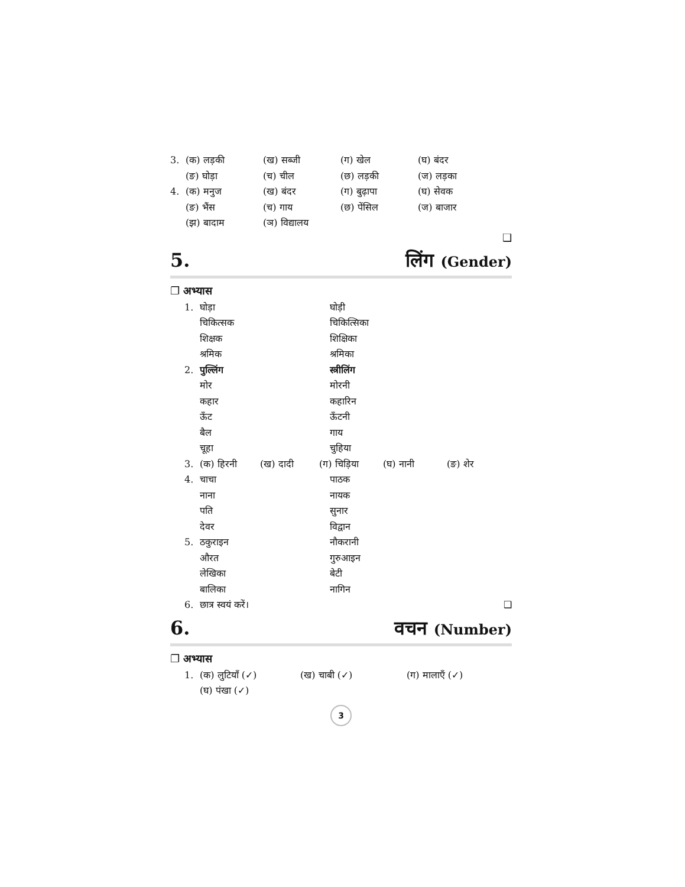3. (क) लड़की (ख) सब्जी (ग) खेल (घ) बंदर
(ङ) घोड़ा (च) चील (छ) लड़की (ज) लड़का
4. (क) मनुज (ख) बंदर (ग) बुढ़ापा (घ) सेवक
(ङ) भैंस (च) गाय (छ) पेंसिल (ज) बाजार
(झ) बादाम (ञ) विद्यालय
❑
5. लिंग (Gender)
❐ अभ्यास
1. घोड़ा घोड़ी
चिकित्सक चिकित्सिका
शिक्षक शिक्षिका
श्रमिक श्रमिका
2. पुल्लिंग स्त्रीलिंग
मोर मोरनी
कहार कहारिन
ऊँट ऊँटनी
बैल गाय
चूहा चुहिया
3. (क) हिरनी (ख) दादी (ग) चिड़िया (घ) नानी (ङ) शेर
4. चाचा पाठक
नाना नायक
पति सुनार
देवर विद्वान
5. ठकुराइन नौकरानी
औरत गुरुआइन
लेखिका बेटी
बालिका नागिन
6. छात्र स्वयं करें। ❑
6. वचन (Number)
❐ अभ्यास
1. (क) लुटियाँ (✓) (ख) चाबी (✓) (ग) मालाएँ (✓)
(घ) पंखा (✓)
3